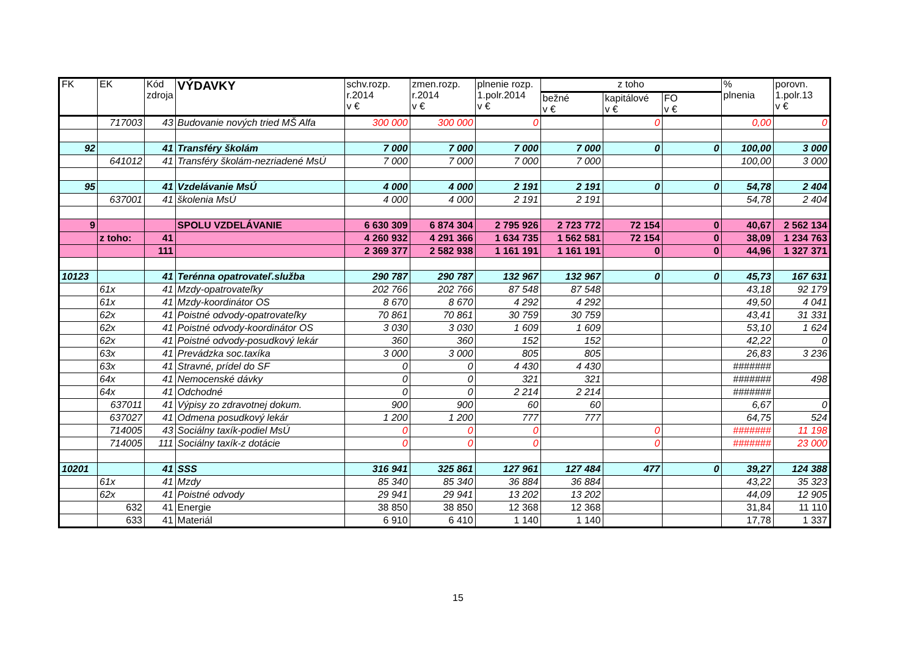| FK | EK | Kód zdroja | VÝDAVKY | schv.rozp. r.2014 v € | zmen.rozp. r.2014 v € | plnenie rozp. 1.polr.2014 v € | z toho | | | % plnenia | porovn. 1.polr.13 v € |
| --- | --- | --- | --- | --- | --- | --- | --- | --- | --- | --- | --- |
| | | | | | | | bežné v € | kapitálové v € | FO v € | | |
| | 717003 | 43 | Budovanie nových tried MŠ Alfa | 300 000 | 300 000 | 0 | | 0 | | 0,00 | 0 |
| 92 | | 41 | Transféry školám | 7 000 | 7 000 | 7 000 | 7 000 | 0 | 0 | 100,00 | 3 000 |
| | 641012 | 41 | Transféry školám-nezriadené MsÚ | 7 000 | 7 000 | 7 000 | 7 000 | | | 100,00 | 3 000 |
| 95 | | 41 | Vzdelávanie MsÚ | 4 000 | 4 000 | 2 191 | 2 191 | 0 | 0 | 54,78 | 2 404 |
| | 637001 | 41 | školenia MsÚ | 4 000 | 4 000 | 2 191 | 2 191 | | | 54,78 | 2 404 |
| 9 | | | SPOLU VZDELÁVANIE | 6 630 309 | 6 874 304 | 2 795 926 | 2 723 772 | 72 154 | 0 | 40,67 | 2 562 134 |
| | z toho: | 41 | | 4 260 932 | 4 291 366 | 1 634 735 | 1 562 581 | 72 154 | 0 | 38,09 | 1 234 763 |
| | | 111 | | 2 369 377 | 2 582 938 | 1 161 191 | 1 161 191 | 0 | 0 | 44,96 | 1 327 371 |
| 10123 | | 41 | Terénna opatrovateľ.služba | 290 787 | 290 787 | 132 967 | 132 967 | 0 | 0 | 45,73 | 167 631 |
| | 61x | 41 | Mzdy-opatrovateľky | 202 766 | 202 766 | 87 548 | 87 548 | | | 43,18 | 92 179 |
| | 61x | 41 | Mzdy-koordinátor OS | 8 670 | 8 670 | 4 292 | 4 292 | | | 49,50 | 4 041 |
| | 62x | 41 | Poistné odvody-opatrovateľky | 70 861 | 70 861 | 30 759 | 30 759 | | | 43,41 | 31 331 |
| | 62x | 41 | Poistné odvody-koordinátor OS | 3 030 | 3 030 | 1 609 | 1 609 | | | 53,10 | 1 624 |
| | 62x | 41 | Poistné odvody-posudkový lekár | 360 | 360 | 152 | 152 | | | 42,22 | 0 |
| | 63x | 41 | Prevádzka soc.taxíka | 3 000 | 3 000 | 805 | 805 | | | 26,83 | 3 236 |
| | 63x | 41 | Stravné, prídel do SF | 0 | 0 | 4 430 | 4 430 | | | ####### | |
| | 64x | 41 | Nemocenské dávky | 0 | 0 | 321 | 321 | | | ####### | 498 |
| | 64x | 41 | Odchodné | 0 | 0 | 2 214 | 2 214 | | | ####### | |
| | 637011 | 41 | Výpisy zo zdravotnej dokum. | 900 | 900 | 60 | 60 | | | 6,67 | 0 |
| | 637027 | 41 | Odmena posudkový lekár | 1 200 | 1 200 | 777 | 777 | | | 64,75 | 524 |
| | 714005 | 43 | Sociálny taxík-podiel MsÚ | 0 | 0 | 0 | | 0 | | ####### | 11 198 |
| | 714005 | 111 | Sociálny taxík-z dotácie | 0 | 0 | 0 | | 0 | | ####### | 23 000 |
| 10201 | | 41 | SSS | 316 941 | 325 861 | 127 961 | 127 484 | 477 | 0 | 39,27 | 124 388 |
| | 61x | 41 | Mzdy | 85 340 | 85 340 | 36 884 | 36 884 | | | 43,22 | 35 323 |
| | 62x | 41 | Poistné odvody | 29 941 | 29 941 | 13 202 | 13 202 | | | 44,09 | 12 905 |
| | 632 | 41 | Energie | 38 850 | 38 850 | 12 368 | 12 368 | | | 31,84 | 11 110 |
| | 633 | 41 | Materiál | 6 910 | 6 410 | 1 140 | 1 140 | | | 17,78 | 1 337 |
15